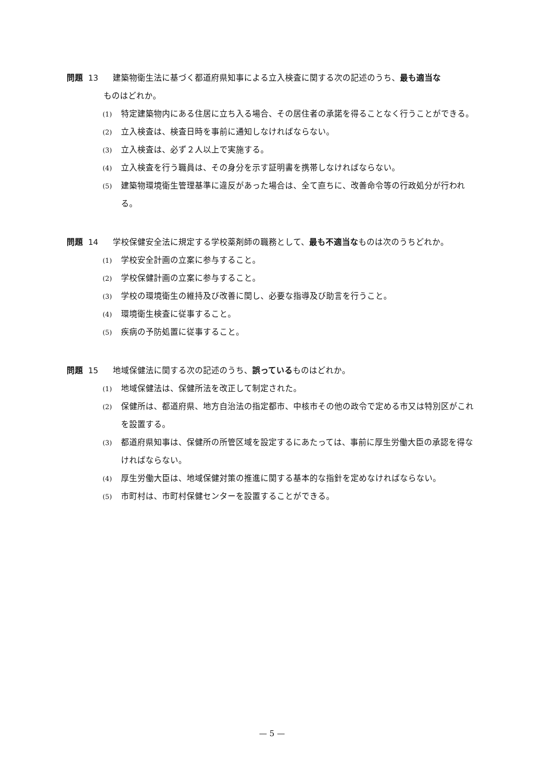問題 13 建築物衛生法に基づく都道府県知事による立入検査に関する次の記述のうち、最も適当な
ものはどれか。
(1)
特定建築物内にある住居に立ち入る場合、その居住者の承諾を得ることなく行うことができる。
(2)
立入検査は、検査日時を事前に通知しなければならない。
(3)
立入検査は、必ず２人以上で実施する。
(4)
立入検査を行う職員は、その身分を示す証明書を携帯しなければならない。
(5)
建築物環境衛生管理基準に違反があった場合は、全て直ちに、改善命令等の行政処分が行われる。
問題 14 学校保健安全法に規定する学校薬剤師の職務として、最も不適当なものは次のうちどれか。
(1)
学校安全計画の立案に参与すること。
(2)
学校保健計画の立案に参与すること。
(3)
学校の環境衛生の維持及び改善に関し、必要な指導及び助言を行うこと。
(4)
環境衛生検査に従事すること。
(5)
疾病の予防処置に従事すること。
問題 15 地域保健法に関する次の記述のうち、誤っているものはどれか。
(1)
地域保健法は、保健所法を改正して制定された。
(2)
保健所は、都道府県、地方自治法の指定都市、中核市その他の政令で定める市又は特別区がこれを設置する。
(3)
都道府県知事は、保健所の所管区域を設定するにあたっては、事前に厚生労働大臣の承認を得なければならない。
(4)
厚生労働大臣は、地域保健対策の推進に関する基本的な指針を定めなければならない。
(5)
市町村は、市町村保健センターを設置することができる。
— 5 —